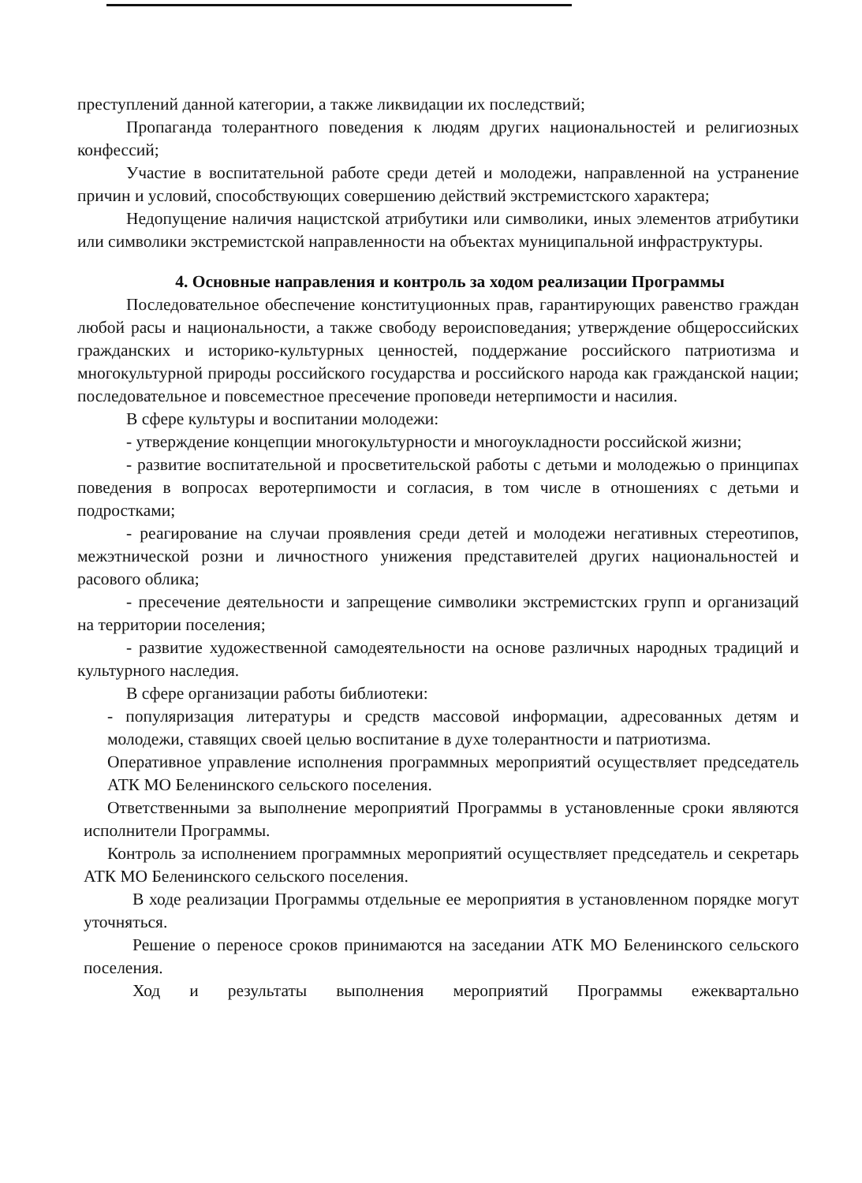преступлений данной категории, а также ликвидации их последствий;
Пропаганда толерантного поведения к людям других национальностей и религиозных конфессий;
Участие в воспитательной работе среди детей и молодежи, направленной на устранение причин и условий, способствующих совершению действий экстремистского характера;
Недопущение наличия нацистской атрибутики или символики, иных элементов атрибутики или символики экстремистской направленности на объектах муниципальной инфраструктуры.
4. Основные направления и контроль за ходом реализации Программы
Последовательное обеспечение конституционных прав, гарантирующих равенство граждан любой расы и национальности, а также свободу вероисповедания; утверждение общероссийских гражданских и историко-культурных ценностей, поддержание российского патриотизма и многокультурной природы российского государства и российского народа как гражданской нации; последовательное и повсеместное пресечение проповеди нетерпимости и насилия.
В сфере культуры и воспитании молодежи:
- утверждение концепции многокультурности и многоукладности российской жизни;
- развитие воспитательной и просветительской работы с детьми и молодежью о принципах поведения в вопросах веротерпимости и согласия, в том числе в отношениях с детьми и подростками;
- реагирование на случаи проявления среди детей и молодежи негативных стереотипов, межэтнической розни и личностного унижения представителей других национальностей и расового облика;
- пресечение деятельности и запрещение символики экстремистских групп и организаций на территории поселения;
- развитие художественной самодеятельности на основе различных народных традиций и культурного наследия.
В сфере организации работы библиотеки:
- популяризация литературы и средств массовой информации, адресованных детям и молодежи, ставящих своей целью воспитание в духе толерантности и патриотизма.
Оперативное управление исполнения программных мероприятий осуществляет председатель АТК МО Беленинского сельского поселения.
Ответственными за выполнение мероприятий Программы в установленные сроки являются исполнители Программы.
Контроль за исполнением программных мероприятий осуществляет председатель и секретарь АТК МО Беленинского сельского поселения.
В ходе реализации Программы отдельные ее мероприятия в установленном порядке могут уточняться.
Решение о переносе сроков принимаются на заседании АТК МО Беленинского сельского поселения.
Ход и результаты выполнения мероприятий Программы ежеквартально